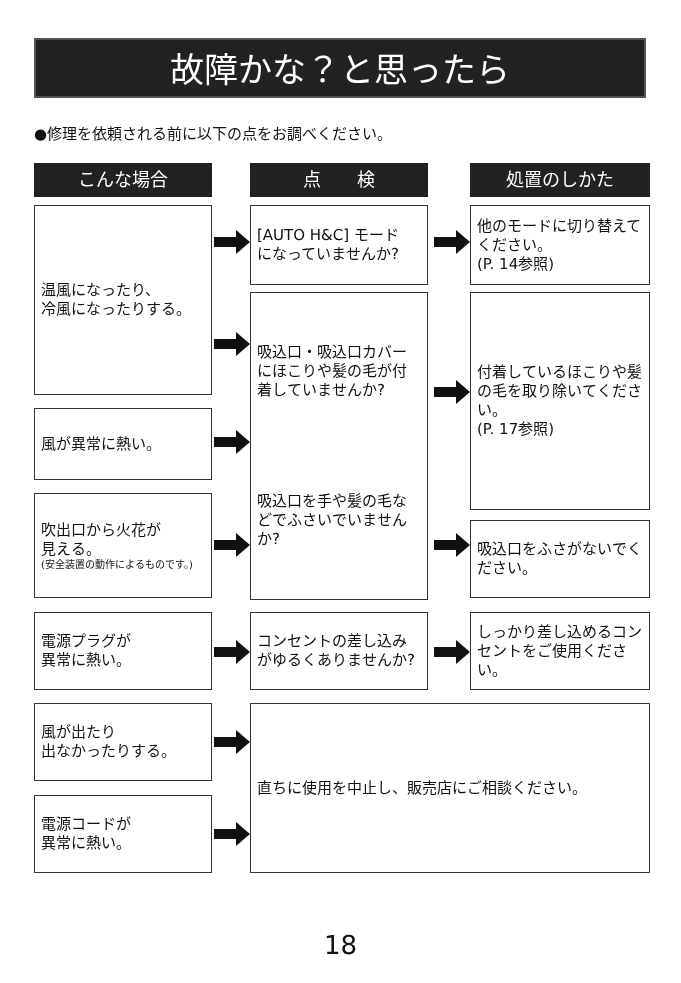故障かな？と思ったら
●修理を依頼される前に以下の点をお調べください。
こんな場合 点　　検 処置のしかた
温風になったり、
冷風になったりする。
風が異常に熱い。
吹出口から火花が
見える。
(安全装置の動作によるものです。)
電源プラグが
異常に熱い。
風が出たり
出なかったりする。
電源コードが
異常に熱い。
[AUTO H&C] モード
になっていませんか?
吸込口・吸込口カバーにほこりや髪の毛が付着していませんか?
吸込口を手や髪の毛などでふさいでいませんか?
コンセントの差し込みがゆるくありませんか?
直ちに使用を中止し、販売店にご相談ください。
他のモードに切り替えてください。
(P. 14参照)
付着しているほこりや髪の毛を取り除いてください。
(P. 17参照)
吸込口をふさがないでください。
しっかり差し込めるコンセントをご使用ください。
18